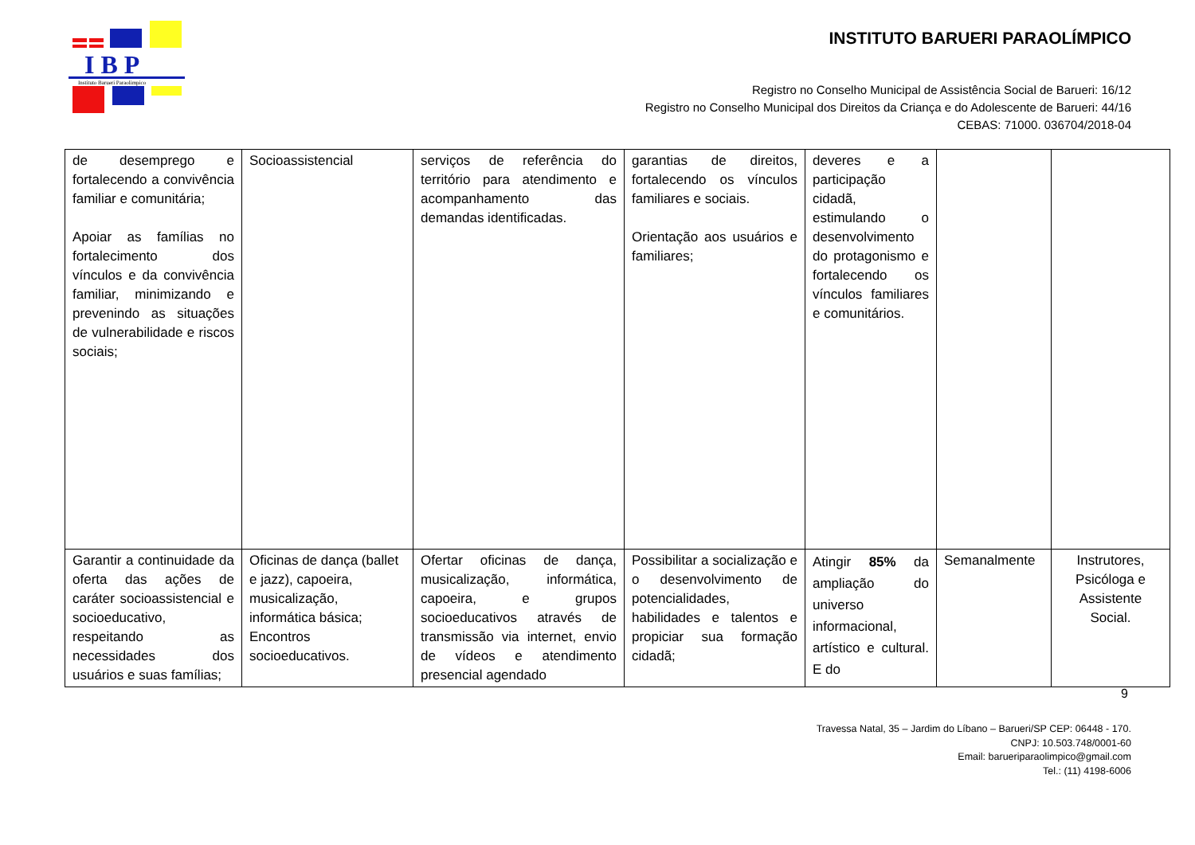I B P
Instituto Barueri Paraolimpico
INSTITUTO BARUERI PARAOLÍMPICO
Registro no Conselho Municipal de Assistência Social de Barueri: 16/12
Registro no Conselho Municipal dos Direitos da Criança e do Adolescente de Barueri: 44/16
CEBAS: 71000. 036704/2018-04
| de desemprego e fortalecendo a convivência familiar e comunitária; Apoiar as famílias no fortalecimento dos vínculos e da convivência familiar, minimizando e prevenindo as situações de vulnerabilidade e riscos sociais; | Socioassistencial | serviços de referência do território para atendimento e acompanhamento das demandas identificadas. | garantias de direitos, fortalecendo os vínculos familiares e sociais. Orientação aos usuários e familiares; | deveres e a participação cidadã, estimulando o desenvolvimento do protagonismo e fortalecendo os vínculos familiares e comunitários. | | |
| Garantir a continuidade da oferta das ações de caráter socioassistencial e socioeducativo, respeitando as necessidades dos usuários e suas famílias; | Oficinas de dança (ballet e jazz), capoeira, musicalização, informática básica; Encontros socioeducativos. | Ofertar oficinas de dança, musicalização, informática, capoeira, e grupos socioeducativos através de transmissão via internet, envio de vídeos e atendimento presencial agendado | Possibilitar a socialização e o desenvolvimento de potencialidades, habilidades e talentos e propiciar sua formação cidadã; | Atingir 85% da ampliação do universo informacional, artístico e cultural. E do | Semanalmente | Instrutores, Psicóloga e Assistente Social. |
9
Travessa Natal, 35 – Jardim do Líbano – Barueri/SP CEP: 06448 - 170.
CNPJ: 10.503.748/0001-60
Email: barueriparaolimpico@gmail.com
Tel.: (11) 4198-6006